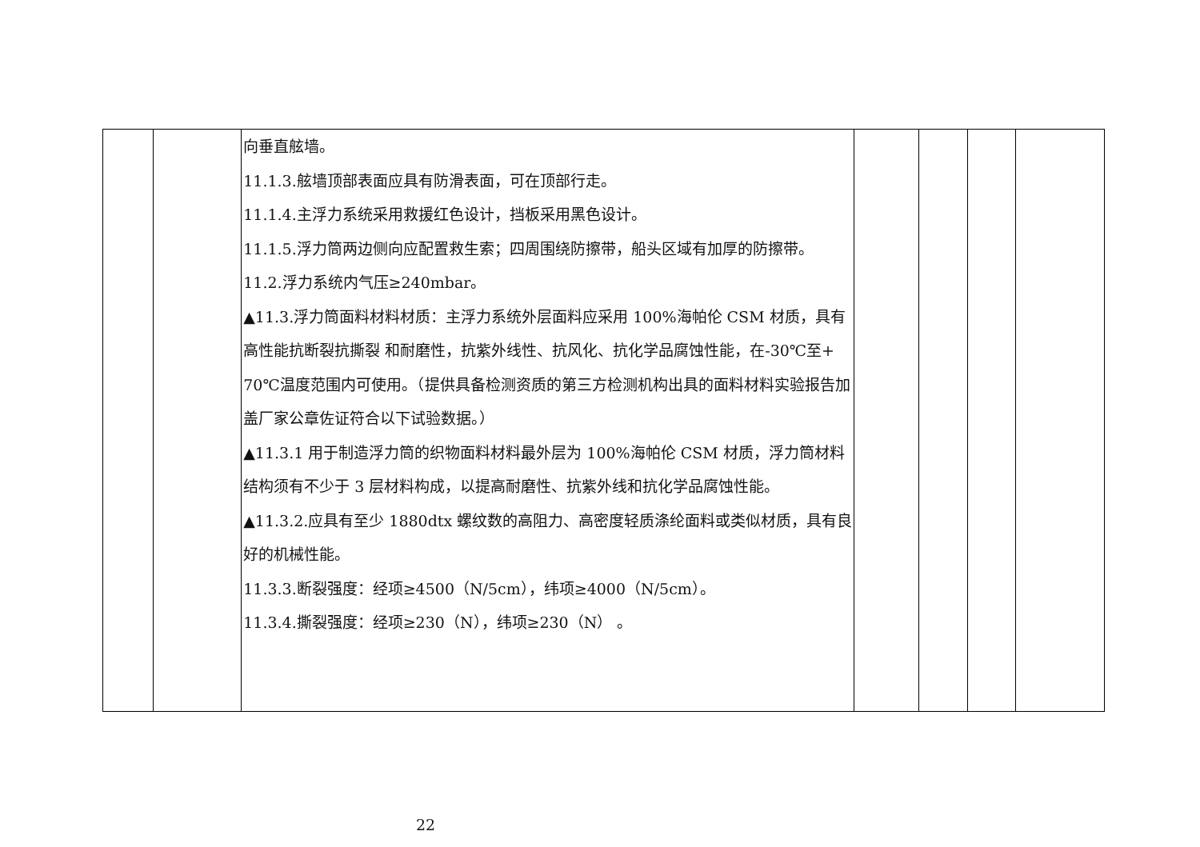| | | 向垂直舷墙。 11.1.3.舷墙顶部表面应具有防滑表面，可在顶部行走。 11.1.4.主浮力系统采用救援红色设计，挡板采用黑色设计。 11.1.5.浮力筒两边侧向应配置救生索；四周围绕防擦带，船头区域有加厚的防擦带。 11.2.浮力系统内气压≥240mbar。 ▲11.3.浮力筒面料材料材质：主浮力系统外层面料应采用 100%海帕伦 CSM 材质，具有高性能抗断裂抗撕裂 和耐磨性，抗紫外线性、抗风化、抗化学品腐蚀性能，在-30℃至+ 70℃温度范围内可使用。（提供具备检测资质的第三方检测机构出具的面料材料实验报告加盖厂家公章佐证符合以下试验数据。） ▲11.3.1 用于制造浮力筒的织物面料材料最外层为 100%海帕伦 CSM 材质，浮力筒材料结构须有不少于 3 层材料构成，以提高耐磨性、抗紫外线和抗化学品腐蚀性能。 ▲11.3.2.应具有至少 1880dtx 螺纹数的高阻力、高密度轻质涤纶面料或类似材质，具有良好的机械性能。 11.3.3.断裂强度：经项≥4500（N/5cm），纬项≥4000（N/5cm）。 11.3.4.撕裂强度：经项≥230（N），纬项≥230（N） 。 | | | | |
22